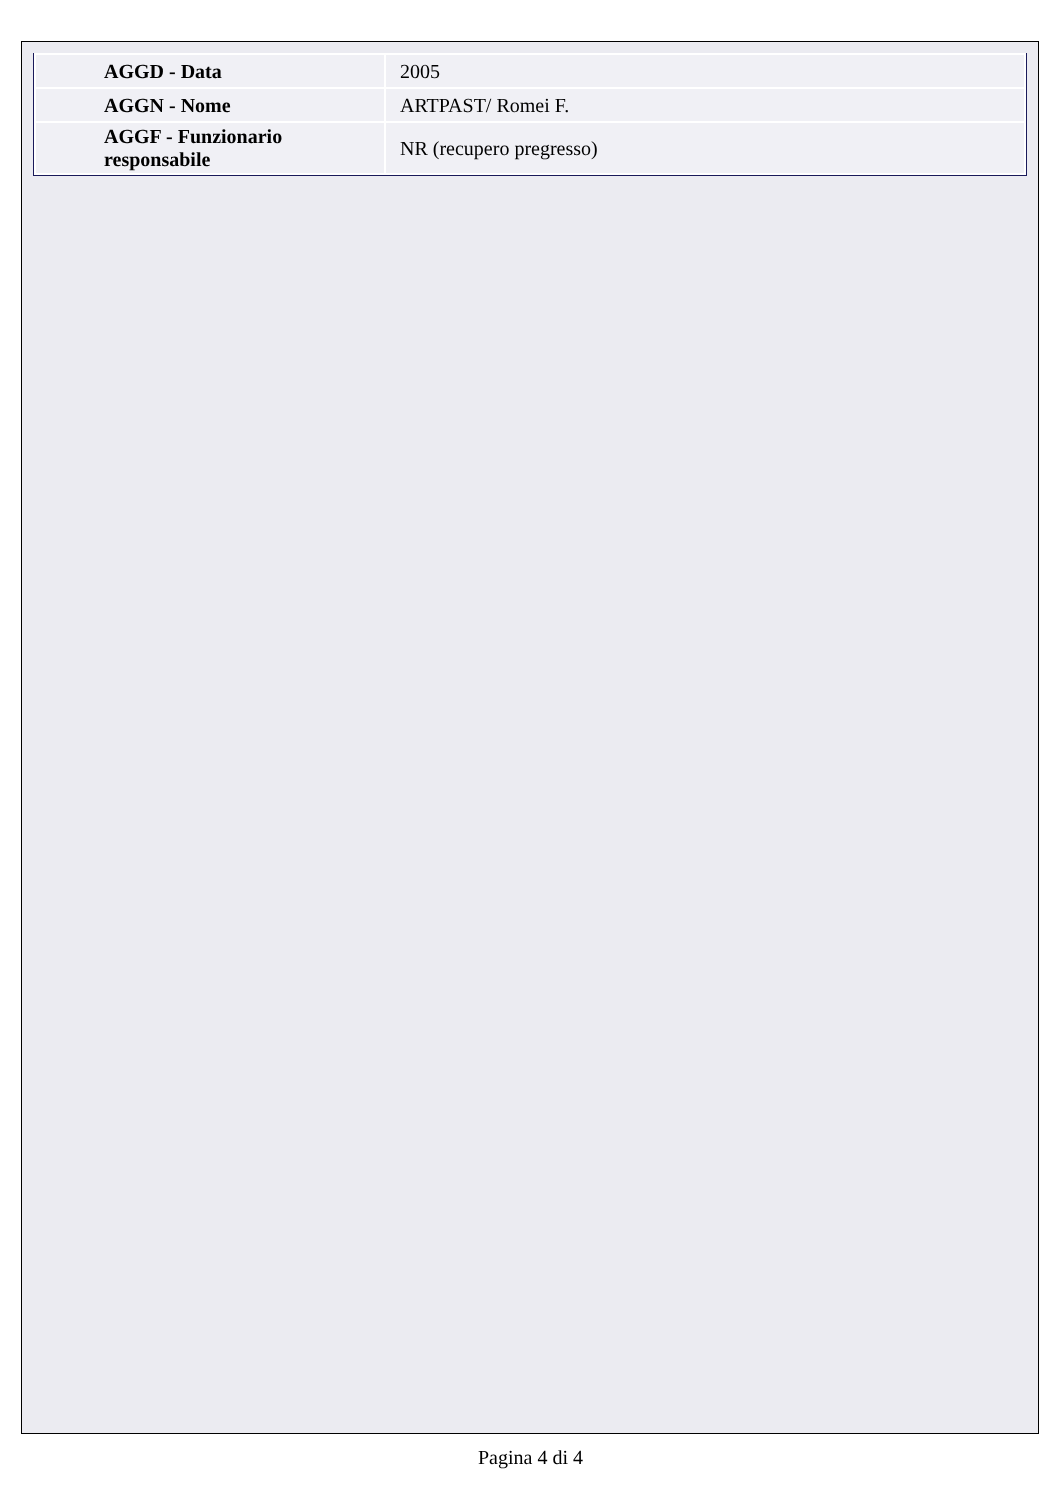| AGGD - Data | 2005 |
| AGGN - Nome | ARTPAST/ Romei F. |
| AGGF - Funzionario responsabile | NR (recupero pregresso) |
Pagina 4 di 4